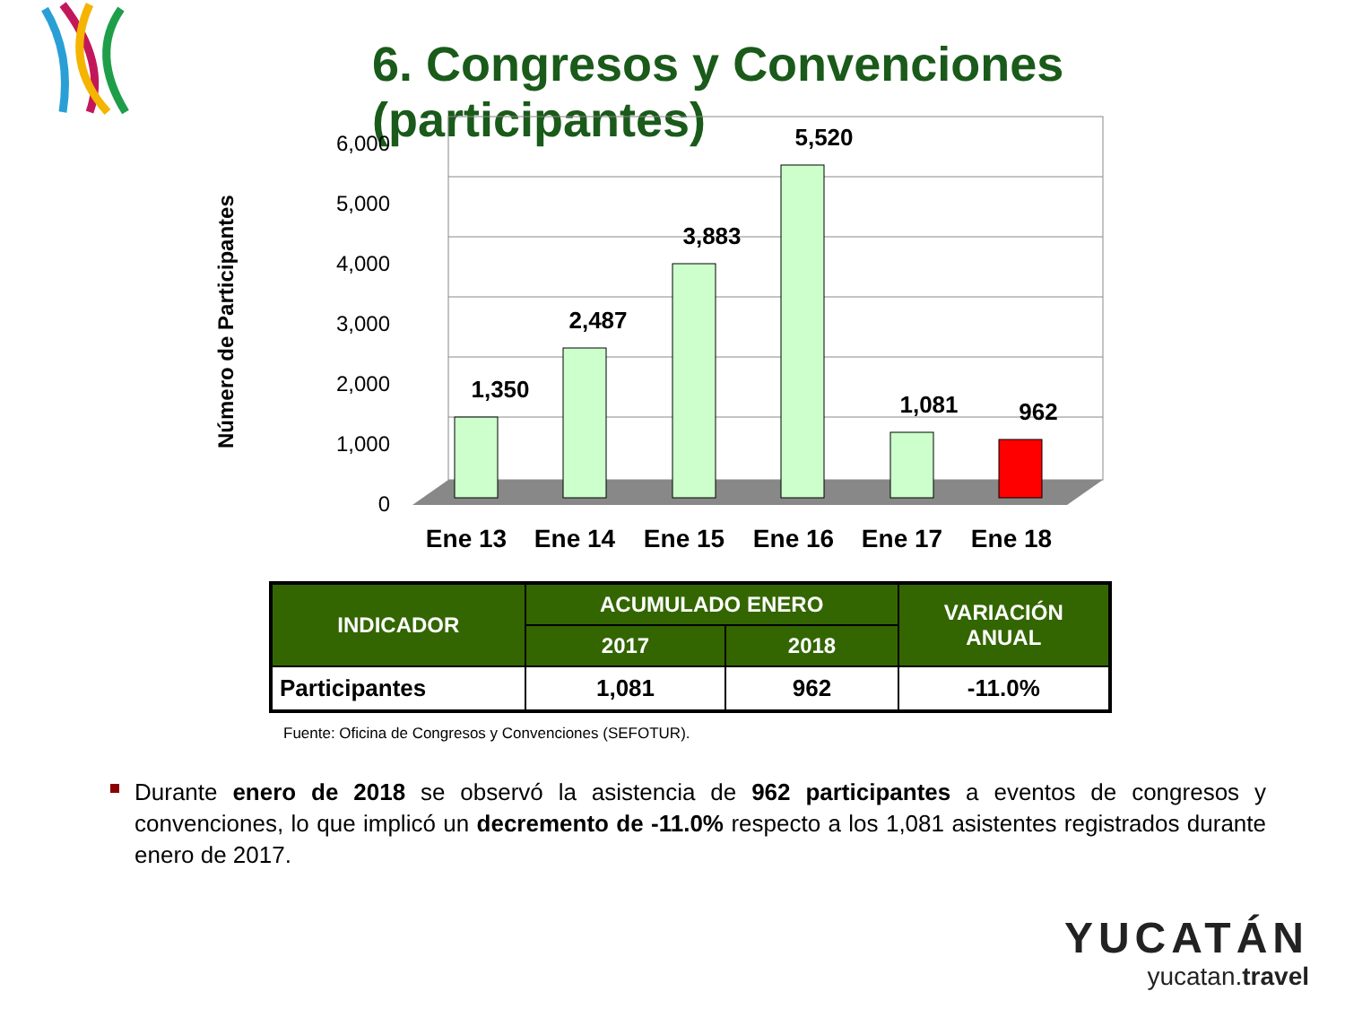6. Congresos y Convenciones (participantes)
Número de Participantes
6,000
5,000
4,000
3,000
2,000
1,000
0
1,350
2,487
3,883
5,520
1,081
962
Ene 13
Ene 14
Ene 15
Ene 16
Ene 17
Ene 18
| INDICADOR | ACUMULADO ENERO | | VARIACIÓN ANUAL |
| --- | --- | --- | --- |
| | 2017 | 2018 | |
| Participantes | 1,081 | 962 | -11.0% |
Fuente: Oficina de Congresos y Convenciones (SEFOTUR).
Durante enero de 2018 se observó la asistencia de 962 participantes a eventos de congresos y convenciones, lo que implicó un decremento de -11.0% respecto a los 1,081 asistentes registrados durante enero de 2017.
YUCATÁN
yucatan.travel